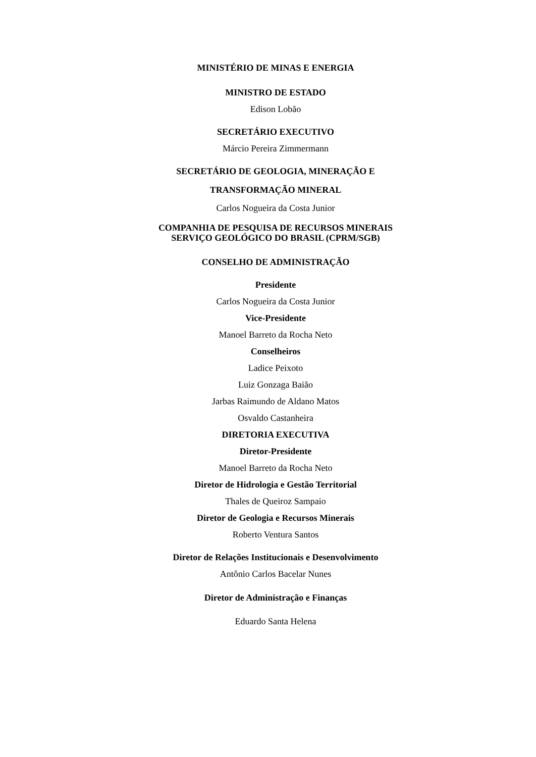MINISTÉRIO DE MINAS E ENERGIA
MINISTRO DE ESTADO
Edison Lobão
SECRETÁRIO EXECUTIVO
Márcio Pereira Zimmermann
SECRETÁRIO DE GEOLOGIA, MINERAÇÃO E
TRANSFORMAÇÃO MINERAL
Carlos Nogueira da Costa Junior
COMPANHIA DE PESQUISA DE RECURSOS MINERAIS
SERVIÇO GEOLÓGICO DO BRASIL (CPRM/SGB)
CONSELHO DE ADMINISTRAÇÃO
Presidente
Carlos Nogueira da Costa Junior
Vice-Presidente
Manoel Barreto da Rocha Neto
Conselheiros
Ladice Peixoto
Luiz Gonzaga Baião
Jarbas Raimundo de Aldano Matos
Osvaldo Castanheira
DIRETORIA EXECUTIVA
Diretor-Presidente
Manoel Barreto da Rocha Neto
Diretor de Hidrologia e Gestão Territorial
Thales de Queiroz Sampaio
Diretor de Geologia e Recursos Minerais
Roberto Ventura Santos
Diretor de Relações Institucionais e Desenvolvimento
Antônio Carlos Bacelar Nunes
Diretor de Administração e Finanças
Eduardo Santa Helena